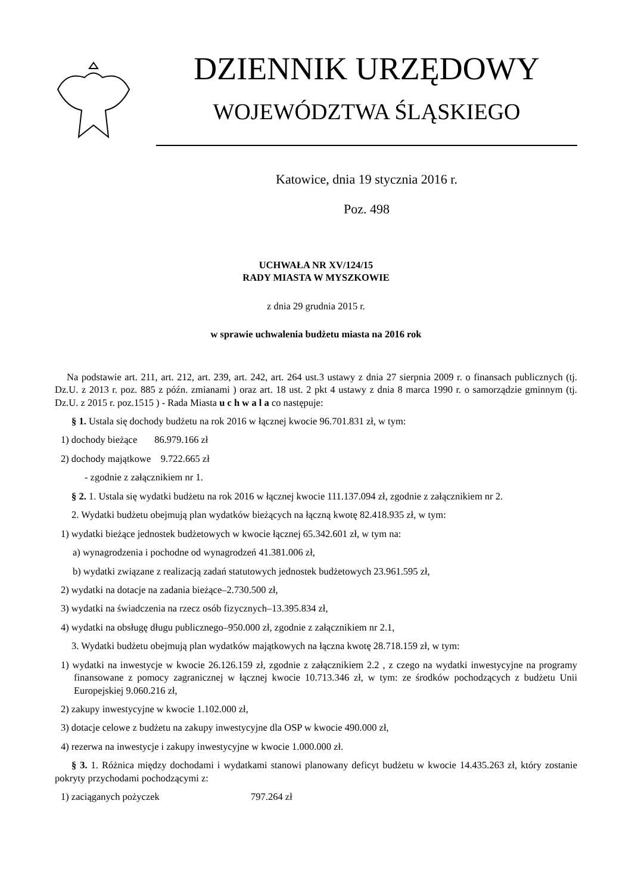DZIENNIK URZĘDOWY
WOJEWÓDZTWA ŚLĄSKIEGO
Katowice, dnia 19 stycznia 2016 r.
Poz. 498
UCHWAŁA NR XV/124/15
RADY MIASTA W MYSZKOWIE
z dnia 29 grudnia 2015 r.
w sprawie uchwalenia budżetu miasta na 2016 rok
Na podstawie art. 211, art. 212, art. 239, art. 242, art. 264 ust.3 ustawy z dnia 27 sierpnia 2009 r. o finansach publicznych (tj. Dz.U. z 2013 r. poz. 885 z późn. zmianami ) oraz art. 18 ust. 2 pkt 4 ustawy z dnia 8 marca 1990 r. o samorządzie gminnym (tj. Dz.U. z 2015 r. poz.1515 ) - Rada Miasta u c h w a l a co następuje:
§ 1. Ustala się dochody budżetu na rok 2016 w łącznej kwocie 96.701.831 zł, w tym:
1) dochody bieżące 86.979.166 zł
2) dochody majątkowe 9.722.665 zł
- zgodnie z załącznikiem nr 1.
§ 2. 1. Ustala się wydatki budżetu na rok 2016 w łącznej kwocie 111.137.094 zł, zgodnie z załącznikiem nr 2.
2. Wydatki budżetu obejmują plan wydatków bieżących na łączną kwotę 82.418.935 zł, w tym:
1) wydatki bieżące jednostek budżetowych w kwocie łącznej 65.342.601 zł, w tym na:
a) wynagrodzenia i pochodne od wynagrodzeń 41.381.006 zł,
b) wydatki związane z realizacją zadań statutowych jednostek budżetowych 23.961.595 zł,
2) wydatki na dotacje na zadania bieżące–2.730.500 zł,
3) wydatki na świadczenia na rzecz osób fizycznych–13.395.834 zł,
4) wydatki na obsługę długu publicznego–950.000 zł, zgodnie z załącznikiem nr 2.1,
3. Wydatki budżetu obejmują plan wydatków majątkowych na łączna kwotę 28.718.159 zł, w tym:
1) wydatki na inwestycje w kwocie 26.126.159 zł, zgodnie z załącznikiem 2.2 , z czego na wydatki inwestycyjne na programy finansowane z pomocy zagranicznej w łącznej kwocie 10.713.346 zł, w tym: ze środków pochodzących z budżetu Unii Europejskiej 9.060.216 zł,
2) zakupy inwestycyjne w kwocie 1.102.000 zł,
3) dotacje celowe z budżetu na zakupy inwestycyjne dla OSP w kwocie 490.000 zł,
4) rezerwa na inwestycje i zakupy inwestycyjne w kwocie 1.000.000 zł.
§ 3. 1. Różnica między dochodami i wydatkami stanowi planowany deficyt budżetu w kwocie 14.435.263 zł, który zostanie pokryty przychodami pochodzącymi z:
1) zaciąganych pożyczek 797.264 zł